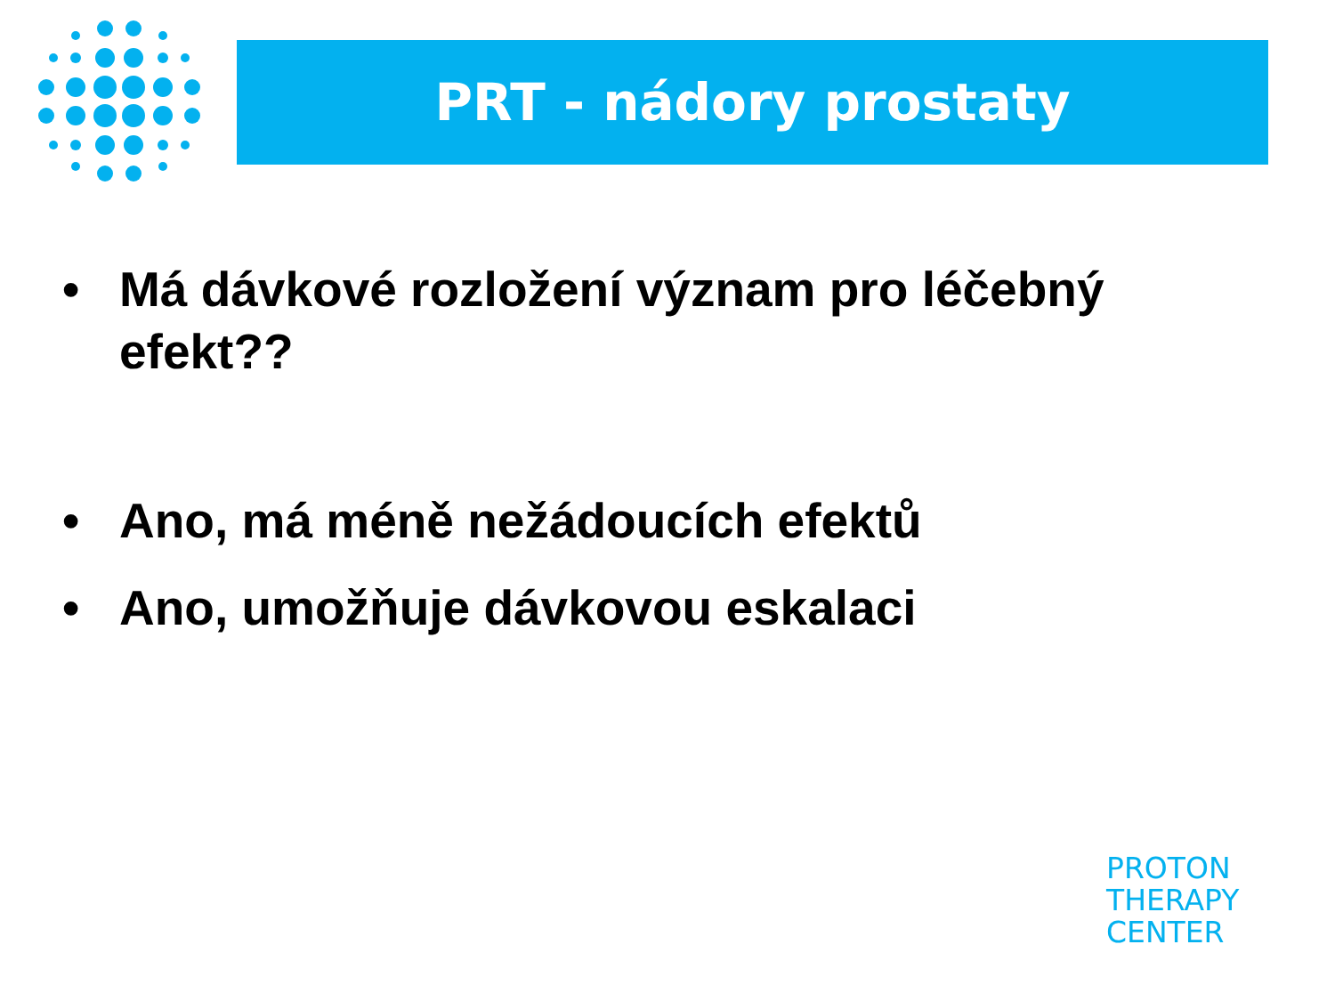PRT - nádory prostaty
• Má dávkové rozložení význam pro léčebný efekt??
• Ano, má méně nežádoucích efektů
• Ano, umožňuje dávkovou eskalaci
PROTON
THERAPY
CENTER